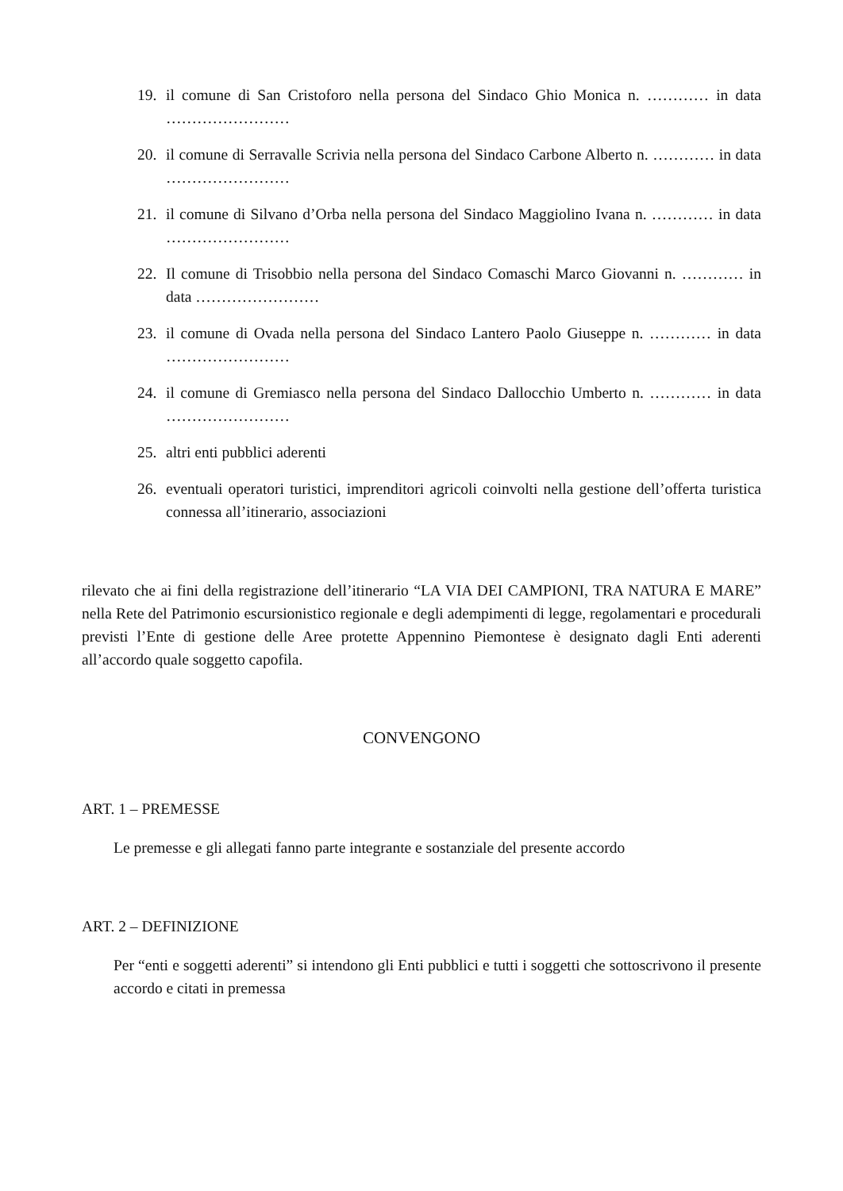19. il comune di San Cristoforo nella persona del Sindaco Ghio Monica n. ………… in data ……………………
20. il comune di Serravalle Scrivia nella persona del Sindaco Carbone Alberto n. ………… in data ……………………
21. il comune di Silvano d’Orba nella persona del Sindaco Maggiolino Ivana n. ………… in data ……………………
22. Il comune di Trisobbio nella persona del Sindaco Comaschi Marco Giovanni n. ………… in data ……………………
23. il comune di Ovada nella persona del Sindaco Lantero Paolo Giuseppe n. ………… in data ……………………
24. il comune di Gremiasco nella persona del Sindaco Dallocchio Umberto n. ………… in data ……………………
25. altri enti pubblici aderenti
26. eventuali operatori turistici, imprenditori agricoli coinvolti nella gestione dell’offerta turistica connessa all’itinerario, associazioni
rilevato che ai fini della registrazione dell’itinerario “LA VIA DEI CAMPIONI, TRA NATURA E MARE” nella Rete del Patrimonio escursionistico regionale e degli adempimenti di legge, regolamentari e procedurali previsti l’Ente di gestione delle Aree protette Appennino Piemontese è designato dagli Enti aderenti all’accordo quale soggetto capofila.
CONVENGONO
ART. 1 – PREMESSE
Le premesse e gli allegati fanno parte integrante e sostanziale del presente accordo
ART. 2 – DEFINIZIONE
Per “enti e soggetti aderenti” si intendono gli Enti pubblici e tutti i soggetti che sottoscrivono il presente accordo e citati in premessa